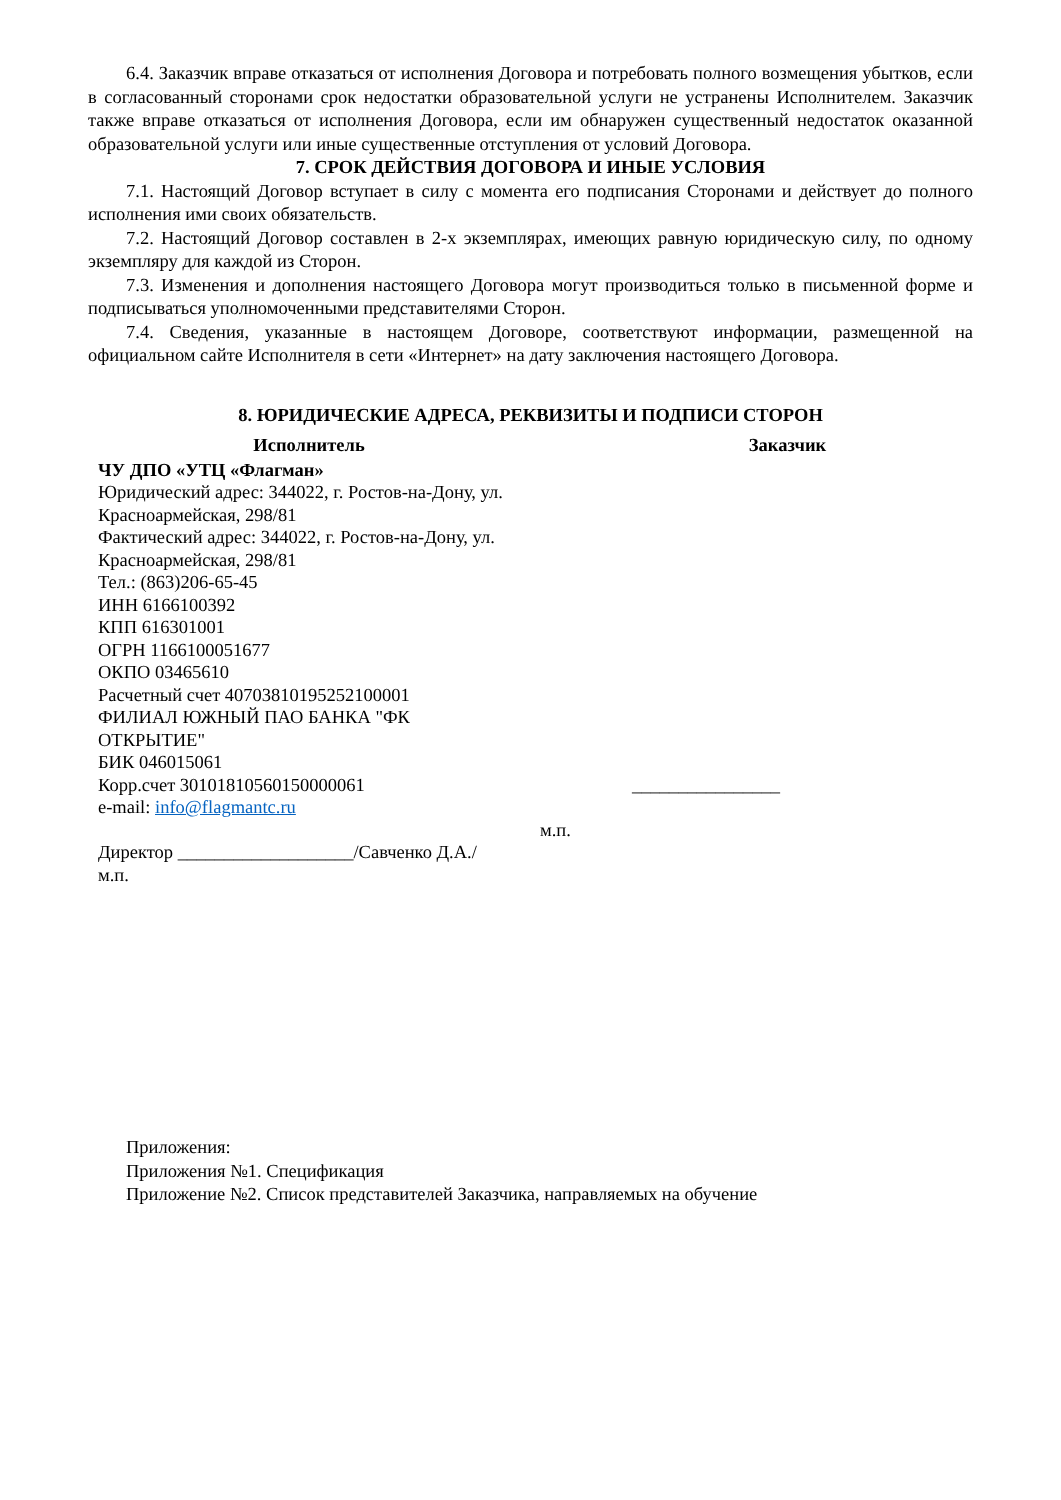6.4. Заказчик вправе отказаться от исполнения Договора и потребовать полного возмещения убытков, если в согласованный сторонами срок недостатки образовательной услуги не устранены Исполнителем. Заказчик также вправе отказаться от исполнения Договора, если им обнаружен существенный недостаток оказанной образовательной услуги или иные существенные отступления от условий Договора.
7. СРОК ДЕЙСТВИЯ ДОГОВОРА И ИНЫЕ УСЛОВИЯ
7.1. Настоящий Договор вступает в силу с момента его подписания Сторонами и действует до полного исполнения ими своих обязательств.
7.2. Настоящий Договор составлен в 2-х экземплярах, имеющих равную юридическую силу, по одному экземпляру для каждой из Сторон.
7.3. Изменения и дополнения настоящего Договора могут производиться только в письменной форме и подписываться уполномоченными представителями Сторон.
7.4. Сведения, указанные в настоящем Договоре, соответствуют информации, размещенной на официальном сайте Исполнителя в сети «Интернет» на дату заключения настоящего Договора.
8. ЮРИДИЧЕСКИЕ АДРЕСА, РЕКВИЗИТЫ И ПОДПИСИ СТОРОН
| Исполнитель | | Заказчик |
| --- | --- | --- |
| ЧУ ДПО «УТЦ «Флагман» Юридический адрес: 344022, г. Ростов-на-Дону, ул. Красноармейская, 298/81 Фактический адрес: 344022, г. Ростов-на-Дону, ул. Красноармейская, 298/81 Тел.: (863)206-65-45 ИНН 6166100392 КПП 616301001 ОГРН 1166100051677 ОКПО 03465610 Расчетный счет 40703810195252100001 ФИЛИАЛ ЮЖНЫЙ ПАО БАНКА "ФК ОТКРЫТИЕ" БИК 046015061 Корр.счет 30101810560150000061 e-mail: info@flagmantc.ru Директор ___________________/Савченко Д.А./ м.п. | м.п. | ________________ |
Приложения:
Приложения №1. Спецификация
Приложение №2. Список представителей Заказчика, направляемых на обучение